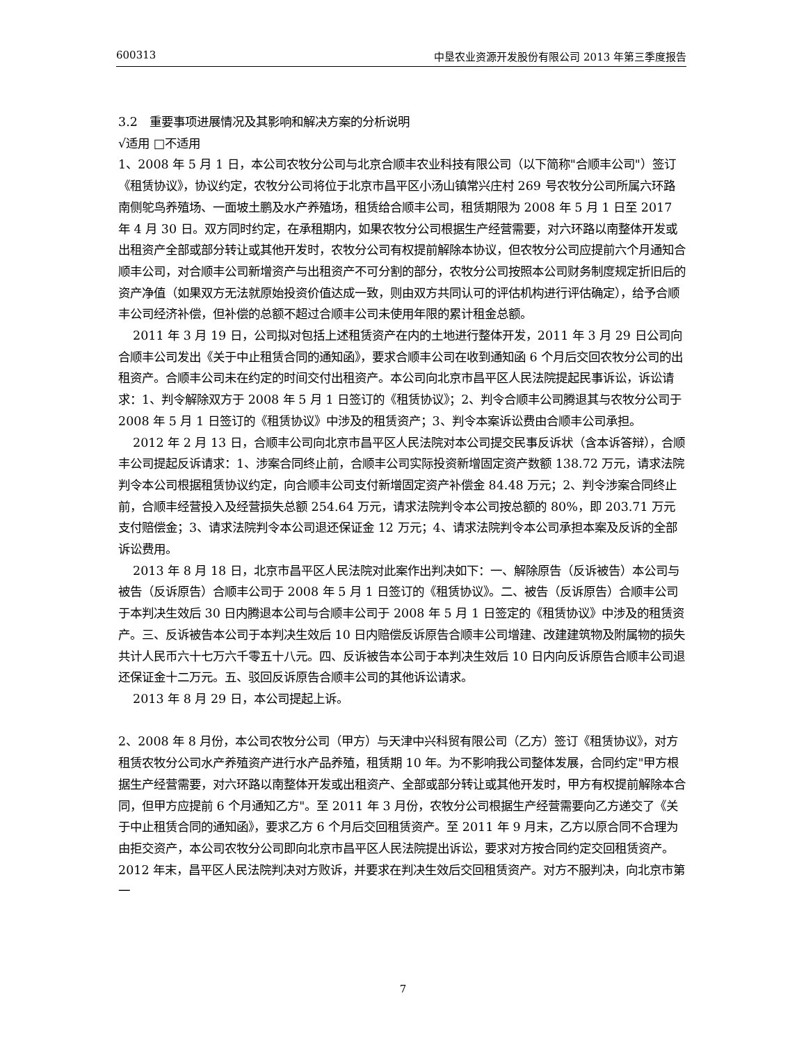600313 中垦农业资源开发股份有限公司 2013 年第三季度报告
3.2　重要事项进展情况及其影响和解决方案的分析说明
√适用 □不适用
1、2008 年 5 月 1 日，本公司农牧分公司与北京合顺丰农业科技有限公司（以下简称"合顺丰公司"）签订《租赁协议》，协议约定，农牧分公司将位于北京市昌平区小汤山镇常兴庄村 269 号农牧分公司所属六环路南侧鸵鸟养殖场、一面坡土鹏及水产养殖场，租赁给合顺丰公司，租赁期限为 2008 年 5 月 1 日至 2017 年 4 月 30 日。双方同时约定，在承租期内，如果农牧分公司根据生产经营需要，对六环路以南整体开发或出租资产全部或部分转让或其他开发时，农牧分公司有权提前解除本协议，但农牧分公司应提前六个月通知合顺丰公司，对合顺丰公司新增资产与出租资产不可分割的部分，农牧分公司按照本公司财务制度规定折旧后的资产净值（如果双方无法就原始投资价值达成一致，则由双方共同认可的评估机构进行评估确定），给予合顺丰公司经济补偿，但补偿的总额不超过合顺丰公司未使用年限的累计租金总额。
2011 年 3 月 19 日，公司拟对包括上述租赁资产在内的土地进行整体开发，2011 年 3 月 29 日公司向合顺丰公司发出《关于中止租赁合同的通知函》，要求合顺丰公司在收到通知函 6 个月后交回农牧分公司的出租资产。合顺丰公司未在约定的时间交付出租资产。本公司向北京市昌平区人民法院提起民事诉讼，诉讼请求：1、判令解除双方于 2008 年 5 月 1 日签订的《租赁协议》；2、判令合顺丰公司腾退其与农牧分公司于 2008 年 5 月 1 日签订的《租赁协议》中涉及的租赁资产；3、判令本案诉讼费由合顺丰公司承担。
2012 年 2 月 13 日，合顺丰公司向北京市昌平区人民法院对本公司提交民事反诉状（含本诉答辩），合顺丰公司提起反诉请求：1、涉案合同终止前，合顺丰公司实际投资新增固定资产数额 138.72 万元，请求法院判令本公司根据租赁协议约定，向合顺丰公司支付新增固定资产补偿金 84.48 万元；2、判令涉案合同终止前，合顺丰经营投入及经营损失总额 254.64 万元，请求法院判令本公司按总额的 80%，即 203.71 万元支付赔偿金；3、请求法院判令本公司退还保证金 12 万元；4、请求法院判令本公司承担本案及反诉的全部诉讼费用。
2013 年 8 月 18 日，北京市昌平区人民法院对此案作出判决如下：一、解除原告（反诉被告）本公司与被告（反诉原告）合顺丰公司于 2008 年 5 月 1 日签订的《租赁协议》。二、被告（反诉原告）合顺丰公司于本判决生效后 30 日内腾退本公司与合顺丰公司于 2008 年 5 月 1 日签定的《租赁协议》中涉及的租赁资产。三、反诉被告本公司于本判决生效后 10 日内赔偿反诉原告合顺丰公司增建、改建建筑物及附属物的损失共计人民币六十七万六千零五十八元。四、反诉被告本公司于本判决生效后 10 日内向反诉原告合顺丰公司退还保证金十二万元。五、驳回反诉原告合顺丰公司的其他诉讼请求。
2013 年 8 月 29 日，本公司提起上诉。
2、2008 年 8 月份，本公司农牧分公司（甲方）与天津中兴科贸有限公司（乙方）签订《租赁协议》，对方租赁农牧分公司水产养殖资产进行水产品养殖，租赁期 10 年。为不影响我公司整体发展，合同约定"甲方根据生产经营需要，对六环路以南整体开发或出租资产、全部或部分转让或其他开发时，甲方有权提前解除本合同，但甲方应提前 6 个月通知乙方"。至 2011 年 3 月份，农牧分公司根据生产经营需要向乙方递交了《关于中止租赁合同的通知函》，要求乙方 6 个月后交回租赁资产。至 2011 年 9 月末，乙方以原合同不合理为由拒交资产，本公司农牧分公司即向北京市昌平区人民法院提出诉讼，要求对方按合同约定交回租赁资产。2012 年末，昌平区人民法院判决对方败诉，并要求在判决生效后交回租赁资产。对方不服判决，向北京市第一
7